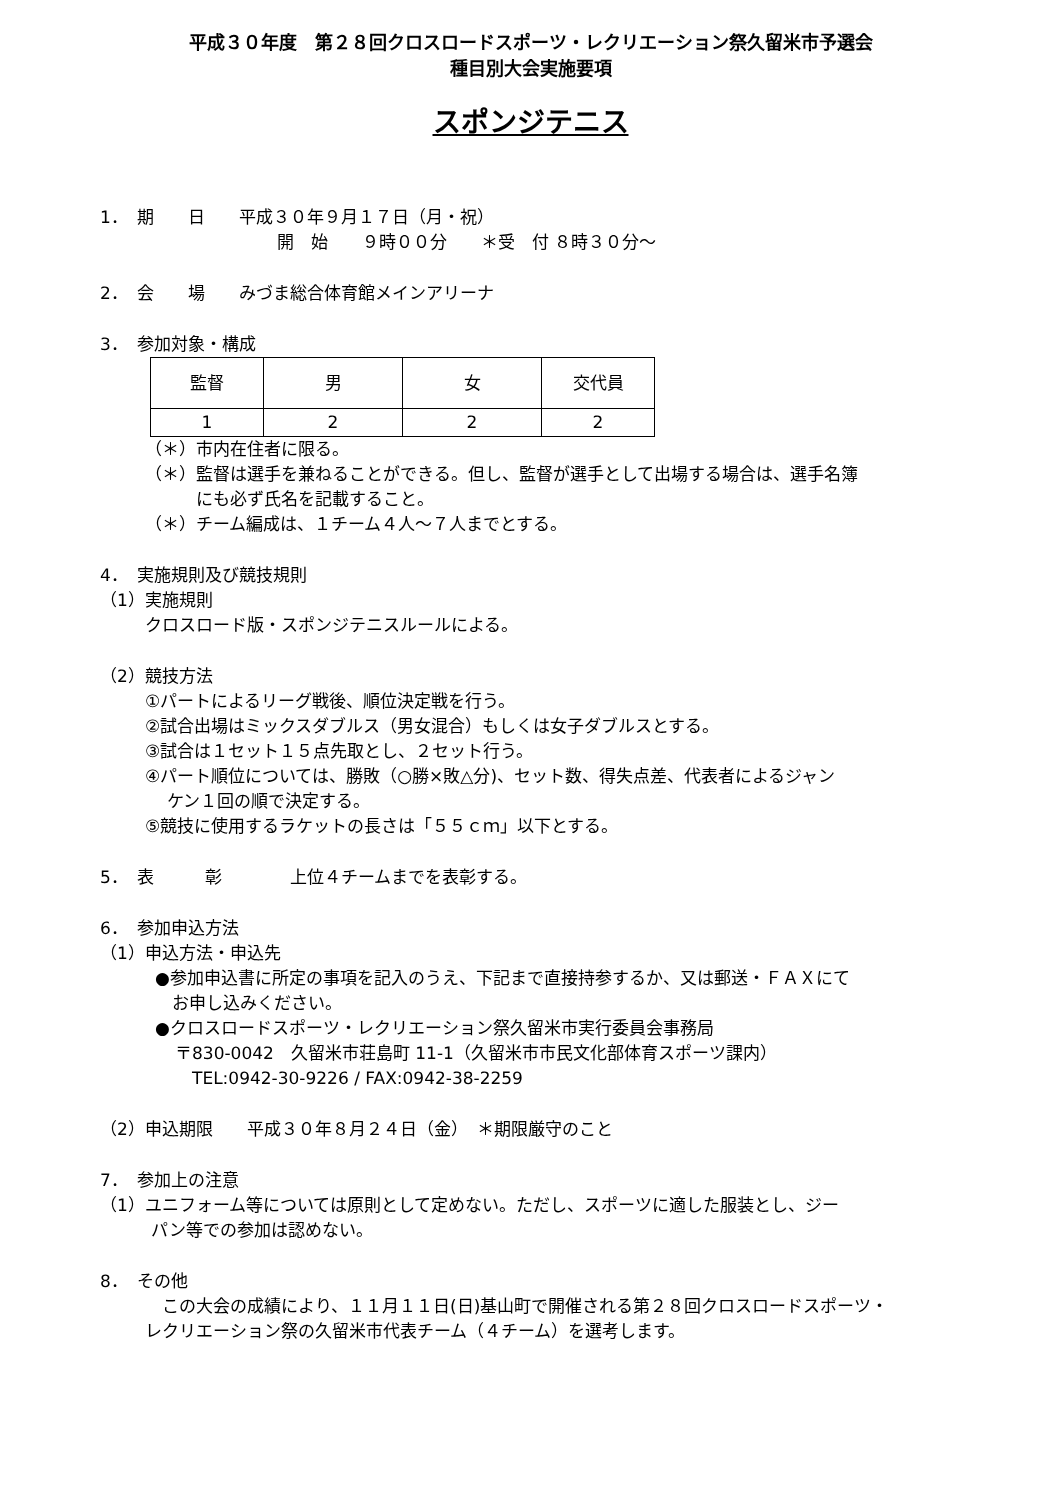平成３０年度　第２８回クロスロードスポーツ・レクリエーション祭久留米市予選会
種目別大会実施要項
スポンジテニス
1．　期　　日　　平成３０年９月１７日（月・祝）
開　始　　９時００分　　＊受　付 ８時３０分～
2．　会　　場　　みづま総合体育館メインアリーナ
3．　参加対象・構成
| 監督 | 男 | 女 | 交代員 |
| 1 | 2 | 2 | 2 |
（＊）市内在住者に限る。
（＊）監督は選手を兼ねることができる。但し、監督が選手として出場する場合は、選手名簿
　　　にも必ず氏名を記載すること。
（＊）チーム編成は、１チーム４人～７人までとする。
4．　実施規則及び競技規則
（1）実施規則
クロスロード版・スポンジテニスルールによる。
（2）競技方法
①パートによるリーグ戦後、順位決定戦を行う。
②試合出場はミックスダブルス（男女混合）もしくは女子ダブルスとする。
③試合は１セット１５点先取とし、２セット行う。
④パート順位については、勝敗（○勝×敗△分)、セット数、得失点差、代表者によるジャン
　 ケン１回の順で決定する。
⑤競技に使用するラケットの長さは「５５ｃｍ」以下とする。
5．　表　　　彰　　　　上位４チームまでを表彰する。
6．　参加申込方法
（1）申込方法・申込先
●参加申込書に所定の事項を記入のうえ、下記まで直接持参するか、又は郵送・ＦＡＸにて
　お申し込みください。
●クロスロードスポーツ・レクリエーション祭久留米市実行委員会事務局
〒830-0042　久留米市荘島町 11-1（久留米市市民文化部体育スポーツ課内）
　TEL:0942-30-9226 / FAX:0942-38-2259
（2）申込期限　　平成３０年８月２４日（金）　＊期限厳守のこと
7．　参加上の注意
（1）ユニフォーム等については原則として定めない。ただし、スポーツに適した服装とし、ジー
　　　パン等での参加は認めない。
8．　その他
　この大会の成績により、１１月１１日(日)基山町で開催される第２８回クロスロードスポーツ・
レクリエーション祭の久留米市代表チーム（４チーム）を選考します。